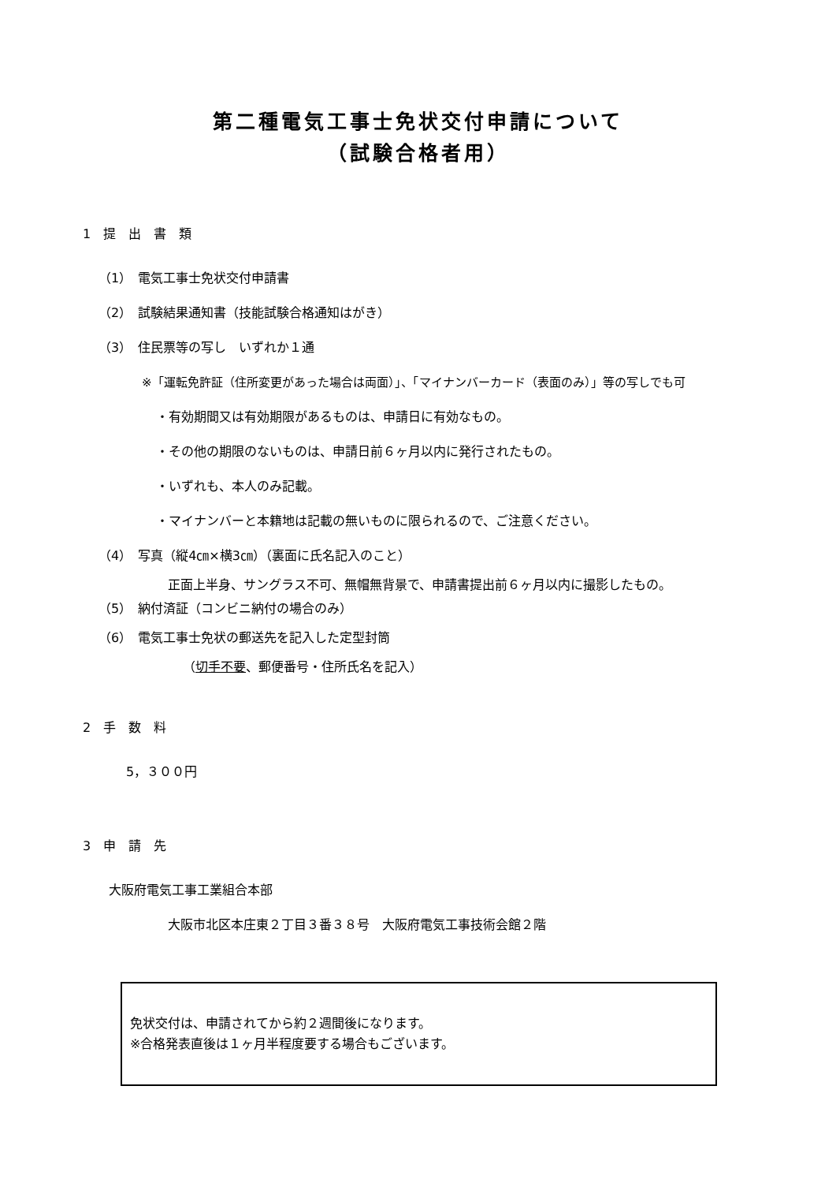第二種電気工事士免状交付申請について
（試験合格者用）
1　提　出　書　類
（1）　電気工事士免状交付申請書
（2）　試験結果通知書（技能試験合格通知はがき）
（3）　住民票等の写し　いずれか１通
※「運転免許証（住所変更があった場合は両面）」、「マイナンバーカード（表面のみ）」等の写しでも可
・有効期間又は有効期限があるものは、申請日に有効なもの。
・その他の期限のないものは、申請日前６ヶ月以内に発行されたもの。
・いずれも、本人のみ記載。
・マイナンバーと本籍地は記載の無いものに限られるので、ご注意ください。
（4）　写真（縦4㎝×横3㎝）（裏面に氏名記入のこと）
正面上半身、サングラス不可、無帽無背景で、申請書提出前６ヶ月以内に撮影したもの。
（5）　納付済証（コンビニ納付の場合のみ）
（6）　電気工事士免状の郵送先を記入した定型封筒
（切手不要、郵便番号・住所氏名を記入）
2　手　数　料
5，３００円
3　申　請　先
大阪府電気工事工業組合本部
大阪市北区本庄東２丁目３番３８号　大阪府電気工事技術会館２階
免状交付は、申請されてから約２週間後になります。
※合格発表直後は１ヶ月半程度要する場合もございます。